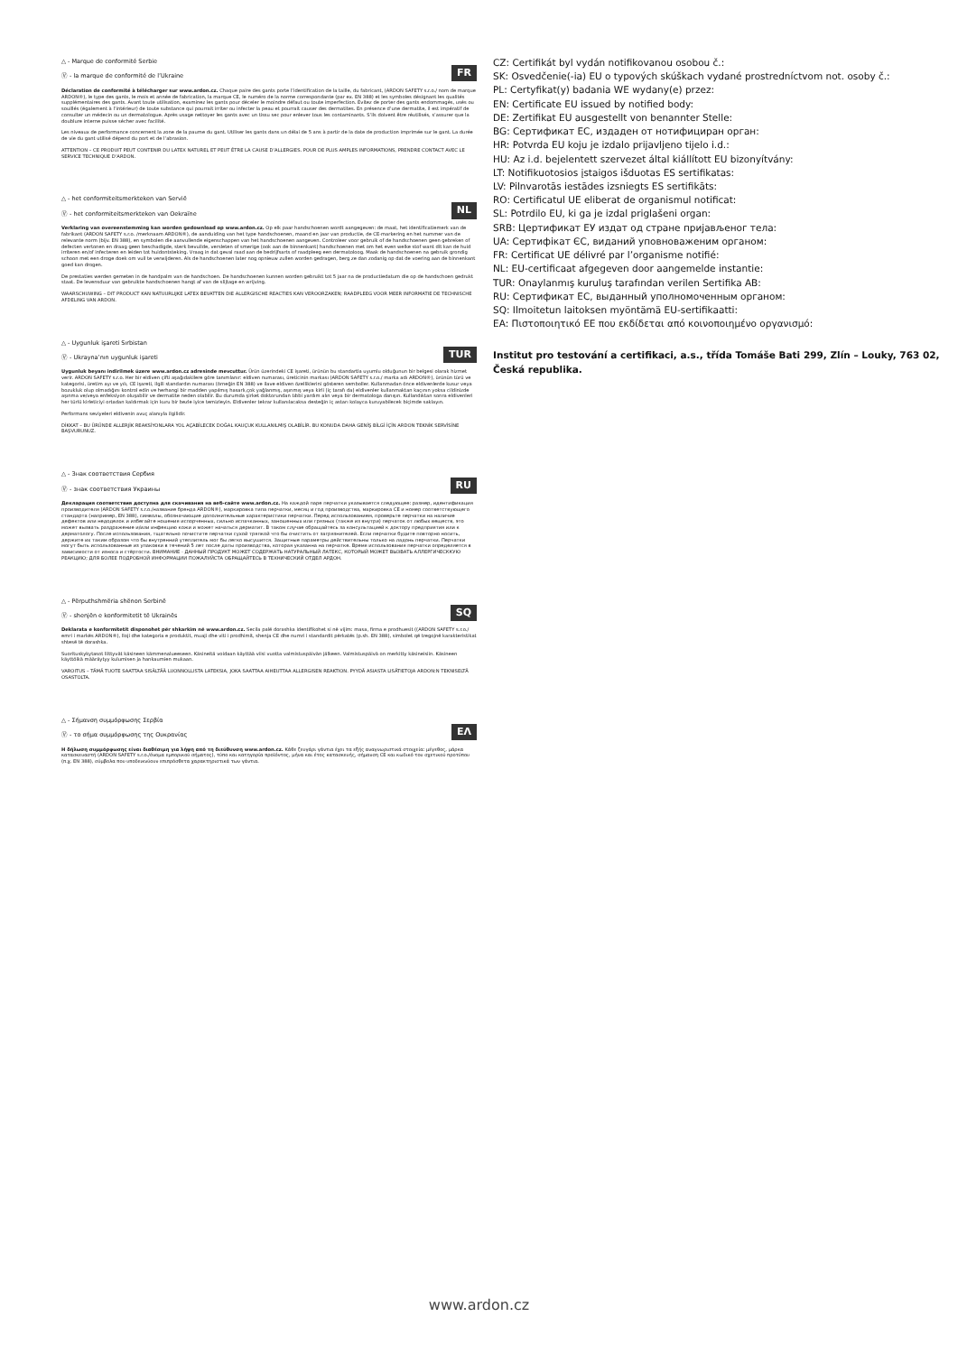FR
△ - Marque de conformité Serbie
Ⓥ - la marque de conformité de l’Ukraine
Déclaration de conformité à télécharger sur www.ardon.cz. Chaque paire des gants porte l’identification de la taille, du fabricant, (ARDON SAFETY s.r.o./ nom de marque ARDON®), le type des gants, le mois et année de fabrication, la marque CE, le numéro de la norme correspondante (par ex. EN 388) et les symboles désignant les qualités supplémentaires des gants. Avant toute utilisation, examinez les gants pour déceler le moindre défaut ou toute imperfection. Évitez de porter des gants endommagés, usés ou souillés (également à l’intérieur) de toute substance qui pourrait irriter ou infecter la peau et pourrait causer des dermatites. En présence d’une dermatite, il est impératif de consulter un médecin ou un dermatologue. Après usage nettoyer les gants avec un tissu sec pour enlever tous les contaminants. S’ils doivent être réutilisés, s’assurer que la doublure interne puisse sécher avec facilité.
Les niveaux de performance concernent la zone de la paume du gant. Utiliser les gants dans un délai de 5 ans à partir de la date de production imprimée sur le gant. La durée de vie du gant utilisé dépend du port et de l’abrasion.
ATTENTION – CE PRODUIT PEUT CONTENIR DU LATEX NATUREL ET PEUT ÊTRE LA CAUSE D’ALLERGIES. POUR DE PLUS AMPLES INFORMATIONS, PRENDRE CONTACT AVEC LE SERVICE TECHNIQUE D’ARDON.
NL
△ - het conformiteitsmerkteken van Servië
Ⓥ - het conformiteitsmerkteken van Oekraïne
Verklaring van overeenstemming kan worden gedownload op www.ardon.cz. Op elk paar handschoenen wordt aangegeven: de maat, het identificatiemerk van de fabrikant (ARDON SAFETY s.r.o. /merknaam ARDON®), de aanduiding van het type handschoenen, maand en jaar van productie, de CE-markering en het nummer van de relevante norm (bijv. EN 388), en symbolen die aanvullende eigenschappen van het handschoenen aangeven. Controleer voor gebruik of de handschoenen geen gebreken of defecten vertonen en draag geen beschadigde, sterk bevuilde, versleten of smerige (ook aan de binnenkant) handschoenen met om het even welke stof want dit kan de huid irriteren en/of infecteren en leiden tot huidontsteking. Vraag in dat geval raad aan de bedrijfsarts of raadpleeg een dermatoloog. Maak de handschoenen na gebruik grondig schoon met een droge doek om vuil te verwijderen. Als de handschoenen later nog opnieuw zullen worden gedragen, berg ze dan zodanig op dat de voering aan de binnenkant goed kan drogen.
De prestaties werden gemeten in de handpalm van de handschoen. De handschoenen kunnen worden gebruikt tot 5 jaar na de productiedatum die op de handschoen gedrukt staat. De levensduur van gebruikte handschoenen hangt af van de slijtage en wrijving.
WAARSCHUWING – DIT PRODUCT KAN NATUURLIJKE LATEX BEVATTEN DIE ALLERGISCHE REACTIES KAN VEROORZAKEN; RAADPLEEG VOOR MEER INFORMATIE DE TECHNISCHE AFDELING VAN ARDON.
TUR
△ - Uygunluk işareti Sırbistan
Ⓥ - Ukrayna’nın uygunluk işareti
Uygunluk beyanı indirilmek üzere www.ardon.cz adresinde mevcuttur. Ürün üzerindeki CE işareti, ürünün bu standartla uyumlu olduğunun bir belgesi olarak hizmet verir. ARDON SAFETY s.r.o. Her bir eldiven çifti aşağıdakilere göre tanımlanır: eldiven numarası, üreticinin markası (ARDON SAFETY s.r.o./ marka adı ARDON®), ürünün türü ve kategorisi, üretim ayı ve yılı, CE işareti, ilgili standardın numarası (örneğin EN 388) ve ilave eldiven özelliklerini gösteren semboller. Kullanmadan önce eldivenlerde kusur veya bozukluk olup olmadığını kontrol edin ve herhangi bir madden yapılmış hasarlı,çok yağlanmış, aşınmış veya kirli (iç tarafı da) eldivenler kullanmaktan kaçının yoksa cildinizde aşınma ve/veya enfeksiyon oluşabilir ve dermatite neden olabilir. Bu durumda şirket doktorundan tıbbi yardım alın veya bir dermatologa danışın. Kullandıktan sonra eldivenleri her türlü kirleticiyi ortadan kaldırmak için kuru bir bezle iyice temizleyin. Eldivenler tekrar kullanılacaksa desteğin iç astarı kolayca kuruyabilecek biçimde saklayın.
Performans seviyeleri eldivenin avuç alanıyla ilgilidir.
DİKKAT – BU ÜRÜNDE ALLERJİK REAKSİYONLARA YOL AÇABİLECEK DOĞAL KAUÇUK KULLANILMIŞ OLABİLİR. BU KONUDA DAHA GENİŞ BİLGİ İÇİN ARDON TEKNİK SERVİSİNE BAŞVURUNUZ.
RU
△ - Знак соответствия Сербия
Ⓥ - знак соответствия Украины
Декларация соответствия доступна для скачивания на веб-сайте www.ardon.cz. На каждой паре перчатки указывается следующее: размер, идентификация производителя (ARDON SAFETY s.r.o./название бренда ARDON®), маркировка типа перчатки, месяц и год производства, маркировка CE и номер соответствующего стандарта (например, EN 388), символы, обозначающие дополнительные характеристики перчатки. Перед использованием, проверьте перчатки на наличие дефектов или недоделок и избегайте ношения испорченных, сильно испачканных, заношенных или грязных (также из внутри) перчаток от любых веществ, это может вызвать раздражение и/или инфекцию кожи и может начаться дерматит. В таком случае обращайтесь за консультацией к доктору предприятия или к дерматологу. После использования, тщательно почистите перчатки сухой тряпкой что бы очистить от загрязнителей. Если перчатки будите повторно носить, держите их таким образом что бы внутренний утеплитель мог бы легко высушится. Защитные параметры действительны только на ладонь перчатки. Перчатки могут быть использованные из упаковки в течений 5 лет после даты производства, которая указанна на перчатке. Время использования перчатки определяется в зависимости от износа и стёртости. ВНИМАНИЕ - ДАННЫЙ ПРОДУКТ МОЖЕТ СОДЕРЖАТЬ НАТУРАЛЬНЫЙ ЛАТЕКС, КОТОРЫЙ МОЖЕТ ВЫЗВАТЬ АЛЛЕРГИЧЕСККУЮ РЕАКЦИЮ; ДЛЯ БОЛЕЕ ПОДРОБНОЙ ИНФОРМАЦИИ ПОЖАЛУЙСТА ОБРАЩАЙТЕСЬ В ТЕХНИЧЕСКИЙ ОТДЕЛ АРДОН.
SQ
△ - Përputhshmëria shënon Serbinë
Ⓥ - shenjën e konformitetit të Ukrainës
Deklarata e konformitetit disponohet për shkarkim në www.ardon.cz. Secila palë dorashka identifikohet si në vijim: masa, firma e prodhuesit ((ARDON SAFETY s.r.o./ emri i markës ARDON®), lloji dhe kategoria e produktit, muaji dhe viti i prodhimit, shenja CE dhe numri i standardit përkatës (p.sh. EN 388), simbolet që tregojnë karakteristikat shtesë të dorashka.
Suorituskykytasot liittyvät käsineen kämmenalueeseen. Käsineitä voidaan käyttää viisi vuotta valmistuspäivän jälkeen. Valmistuspäivä on merkitty käsineisiin. Käsineen käyttöikä määräytyy kulumisen ja hankaumien mukaan.
VAROITUS – TÄMÄ TUOTE SAATTAA SISÄLTÄÄ LUONNOLLISTA LATEKSIA, JOKA SAATTAA AIHEUTTAA ALLERGISEN REAKTION. PYYDÄ ASIASTA LISÄTIETOJA ARDON:N TEKNISELTÄ OSASTOLTA.
ΕΛ
△ - Σήμανση συμμόρφωσης Σερβία
Ⓥ - το σήμα συμμόρφωσης της Ουκρανίας
Η δήλωση συμμόρφωσης είναι διαθέσιμη για λήψη από τη διεύθυνση www.ardon.cz. Κάθε ζευγάρι γάντια έχει τα εξής αναγνωριστικά στοιχεία: μέγεθος, μάρκα κατασκευαστή (ARDON SAFETY s.r.o./όνομα εμπορικού σήματος), τύπο και κατηγορία προϊόντος, μήνα και έτος κατασκευής, σήμανση CE και κωδικό του σχετικού προτύπου (π.χ. EN 388), σύμβολα που υποδεικνύουν επιπρόσθετα χαρακτηριστικά των γάντια.
CZ: Certifikát byl vydán notifikovanou osobou č.:
SK: Osvedčenie(-ia) EU o typových skúškach vydané prostredníctvom not. osoby č.:
PL: Certyfikat(y) badania WE wydany(e) przez:
EN: Certificate EU issued by notified body:
DE: Zertifikat EU ausgestellt von benannter Stelle:
BG: Сертификат ЕС, издаден от нотифициран орган:
HR: Potvrda EU koju je izdalo prijavljeno tijelo i.d.:
HU: Az i.d. bejelentett szervezet által kiállított EU bizonyítvány:
LT: Notifikuotosios įstaigos išduotas ES sertifikatas:
LV: Pilnvarotās iestādes izsniegts ES sertifikāts:
RO: Certificatul UE eliberat de organismul notificat:
SL: Potrdilo EU, ki ga je izdal priglašeni organ:
SRB: Цертификат ЕУ издат од стране пријављеног тела:
UA: Сертифікат ЄС, виданий уповноваженим органом:
FR: Certificat UE délivré par l’organisme notifié:
NL: EU-certificaat afgegeven door aangemelde instantie:
TUR: Onaylanmış kuruluş tarafından verilen Sertifika AB:
RU: Сертификат ЕС, выданный уполномоченным органом:
SQ: Ilmoitetun laitoksen myöntämä EU-sertifikaatti:
EA: Πιστοποιητικό ΕΕ που εκδίδεται από κοινοποιημένο οργανισμό:
Institut pro testování a certifikaci, a.s., třída Tomáše Bati 299, Zlín – Louky, 763 02, Česká republika.
www.ardon.cz